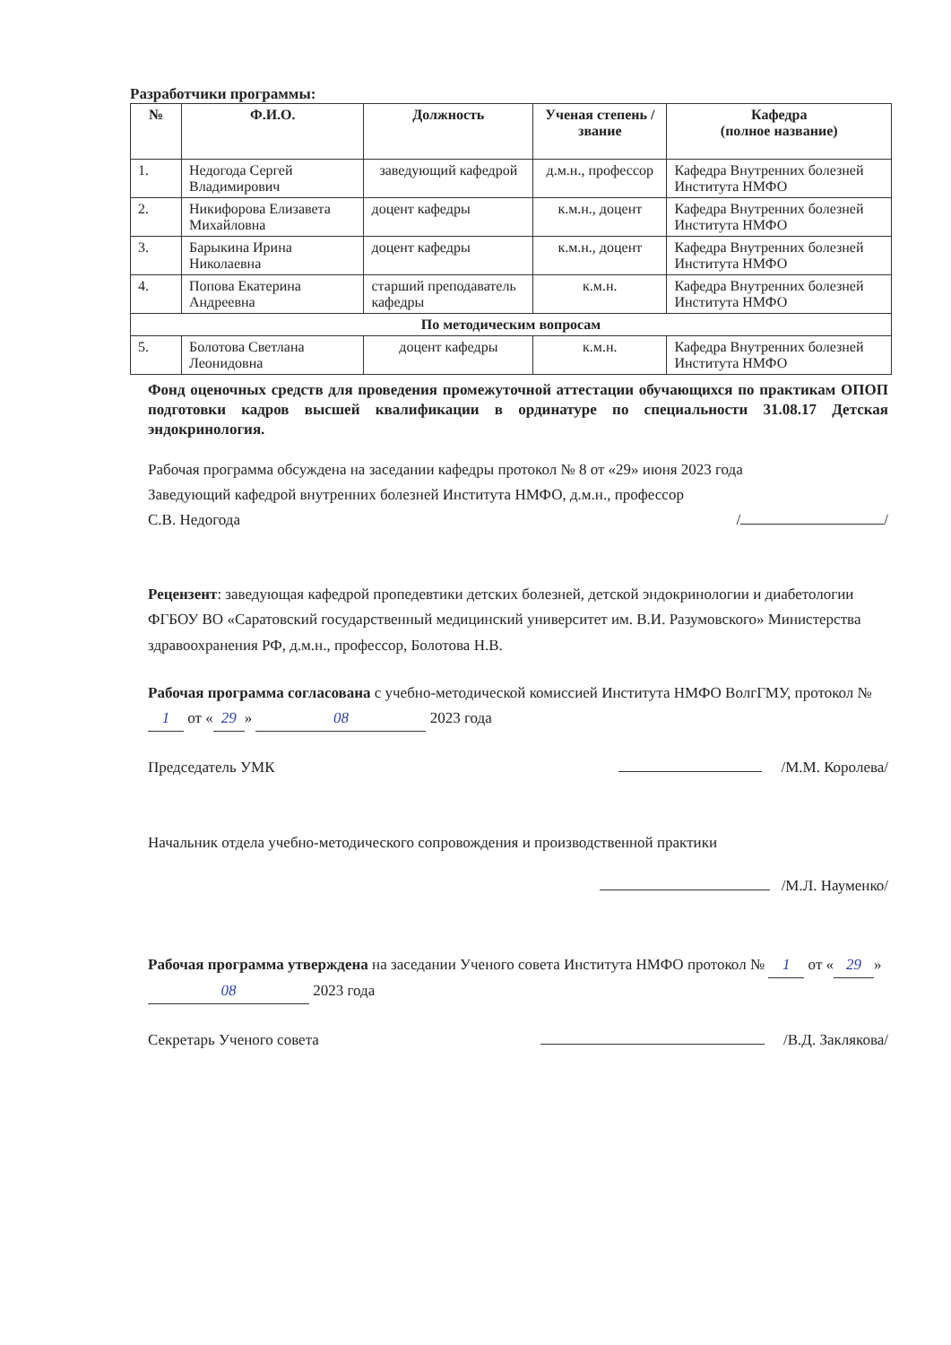Разработчики программы:
| № | Ф.И.О. | Должность | Ученая степень / звание | Кафедра (полное название) |
| --- | --- | --- | --- | --- |
| 1. | Недогода Сергей Владимирович | заведующий кафедрой | д.м.н., профессор | Кафедра Внутренних болезней Института НМФО |
| 2. | Никифорова Елизавета Михайловна | доцент кафедры | к.м.н., доцент | Кафедра Внутренних болезней Института НМФО |
| 3. | Барыкина Ирина Николаевна | доцент кафедры | к.м.н., доцент | Кафедра Внутренних болезней Института НМФО |
| 4. | Попова Екатерина Андреевна | старший преподаватель кафедры | к.м.н. | Кафедра Внутренних болезней Института НМФО |
| По методическим вопросам | | | | |
| 5. | Болотова Светлана Леонидовна | доцент кафедры | к.м.н. | Кафедра Внутренних болезней Института НМФО |
Фонд оценочных средств для проведения промежуточной аттестации обучающихся по практикам ОПОП подготовки кадров высшей квалификации в ординатуре по специальности 31.08.17 Детская эндокринология.
Рабочая программа обсуждена на заседании кафедры протокол № 8 от «29» июня 2023 года
Заведующий кафедрой внутренних болезней Института НМФО, д.м.н., профессор
С.В. Недогода / /
Рецензент: заведующая кафедрой пропедевтики детских болезней, детской эндокринологии и диабетологии ФГБОУ ВО «Саратовский государственный медицинский университет им. В.И. Разумовского» Министерства здравоохранения РФ, д.м.н., профессор, Болотова Н.В.
Рабочая программа согласована с учебно-методической комиссией Института НМФО ВолгГМУ, протокол № 1 от « 29 » 08 2023 года
Председатель УМК /М.М. Королева/
Начальник отдела учебно-методического сопровождения и производственной практики
/М.Л. Науменко/
Рабочая программа утверждена на заседании Ученого совета Института НМФО протокол № 1 от « 29 » 08 2023 года
Секретарь Ученого совета /В.Д. Заклякова/